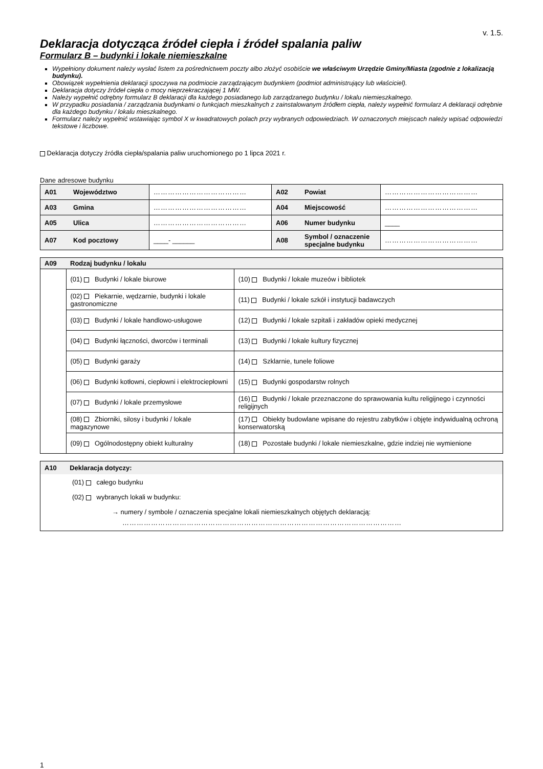v. 1.5.
Deklaracja dotycząca źródeł ciepła i źródeł spalania paliw
Formularz B – budynki i lokale niemieszkalne
Wypełniony dokument należy wysłać listem za pośrednictwem poczty albo złożyć osobiście we właściwym Urzędzie Gminy/Miasta (zgodnie z lokalizacją budynku).
Obowiązek wypełnienia deklaracji spoczywa na podmiocie zarządzającym budynkiem (podmiot administrujący lub właściciel).
Deklaracja dotyczy źródeł ciepła o mocy nieprzekraczającej 1 MW.
Należy wypełnić odrębny formularz B deklaracji dla każdego posiadanego lub zarządzanego budynku / lokalu niemieszkalnego.
W przypadku posiadania / zarządzania budynkami o funkcjach mieszkalnych z zainstalowanym źródłem ciepła, należy wypełnić formularz A deklaracji odrębnie dla każdego budynku / lokalu mieszkalnego.
Formularz należy wypełnić wstawiając symbol X w kwadratowych polach przy wybranych odpowiedziach. W oznaczonych miejscach należy wpisać odpowiedzi tekstowe i liczbowe.
Deklaracja dotyczy źródła ciepła/spalania paliw uruchomionego po 1 lipca 2021 r.
Dane adresowe budynku
| A01 | Województwo | ………………………………… | A02 | Powiat | ………………………………… |
| A03 | Gmina | ………………………………… | A04 | Miejscowość | ………………………………… |
| A05 | Ulica | ………………………………… | A06 | Numer budynku | ____ |
| A07 | Kod pocztowy | ____- ______ | A08 | Symbol / oznaczenie specjalne budynku | ………………………………… |
| A09 | Rodzaj budynku / lokalu | |
| | (01) Budynki / lokale biurowe | (10) Budynki / lokale muzeów i bibliotek |
| | (02) Piekarnie, wędzarnie, budynki i lokale gastronomiczne | (11) Budynki / lokale szkół i instytucji badawczych |
| | (03) Budynki / lokale handlowo-usługowe | (12) Budynki / lokale szpitali i zakładów opieki medycznej |
| | (04) Budynki łączności, dworców i terminali | (13) Budynki / lokale kultury fizycznej |
| | (05) Budynki garaży | (14) Szklarnie, tunele foliowe |
| | (06) Budynki kotłowni, ciepłowni i elektrociepłowni | (15) Budynki gospodarstw rolnych |
| | (07) Budynki / lokale przemysłowe | (16) Budynki / lokale przeznaczone do sprawowania kultu religijnego i czynności religijnych |
| | (08) Zbiorniki, silosy i budynki / lokale magazynowe | (17) Obiekty budowlane wpisane do rejestru zabytków i objęte indywidualną ochroną konserwatorską |
| | (09) Ogólnodostępny obiekt kulturalny | (18) Pozostałe budynki / lokale niemieszkalne, gdzie indziej nie wymienione |
A10 Deklaracja dotyczy:
(01) całego budynku
(02) wybranych lokali w budynku:
→ numery / symbole / oznaczenia specjalne lokali niemieszkalnych objętych deklaracją:
………………………………………………………………………………………………………
1